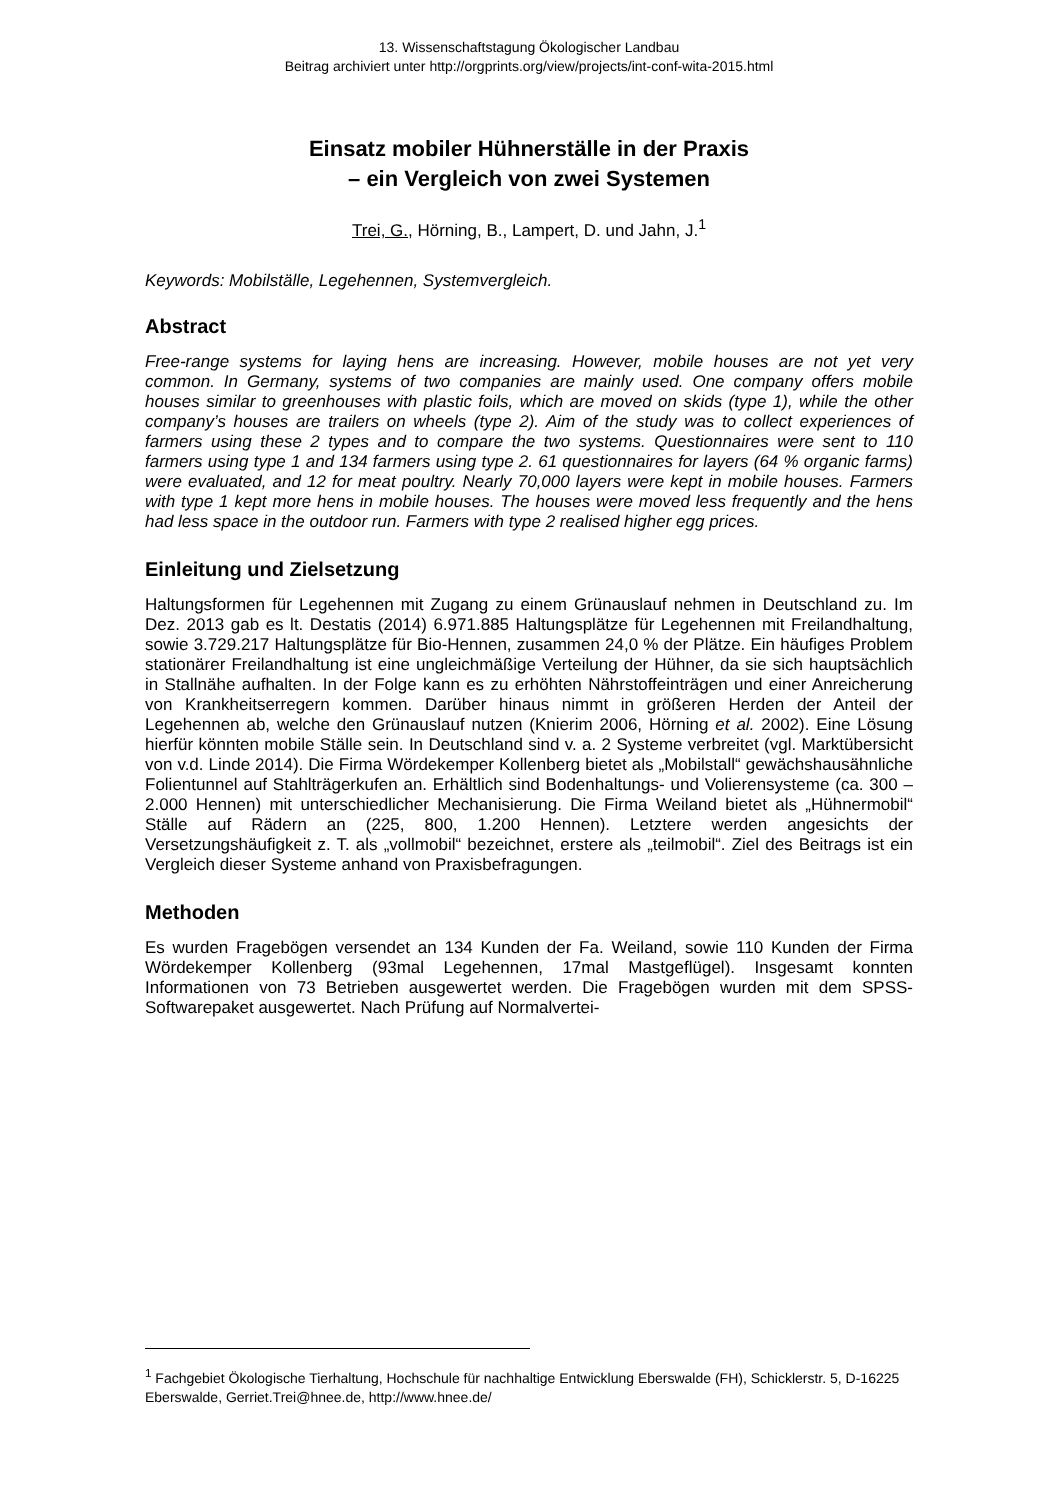13. Wissenschaftstagung Ökologischer Landbau
Beitrag archiviert unter http://orgprints.org/view/projects/int-conf-wita-2015.html
Einsatz mobiler Hühnerställe in der Praxis
– ein Vergleich von zwei Systemen
Trei, G., Hörning, B., Lampert, D. und Jahn, J.<sup>1</sup>
Keywords: Mobilställe, Legehennen, Systemvergleich.
Abstract
Free-range systems for laying hens are increasing. However, mobile houses are not yet very common. In Germany, systems of two companies are mainly used. One company offers mobile houses similar to greenhouses with plastic foils, which are moved on skids (type 1), while the other company’s houses are trailers on wheels (type 2). Aim of the study was to collect experiences of farmers using these 2 types and to compare the two systems. Questionnaires were sent to 110 farmers using type 1 and 134 farmers using type 2. 61 questionnaires for layers (64 % organic farms) were evaluated, and 12 for meat poultry. Nearly 70,000 layers were kept in mobile houses. Farmers with type 1 kept more hens in mobile houses. The houses were moved less frequently and the hens had less space in the outdoor run. Farmers with type 2 realised higher egg prices.
Einleitung und Zielsetzung
Haltungsformen für Legehennen mit Zugang zu einem Grünauslauf nehmen in Deutschland zu. Im Dez. 2013 gab es lt. Destatis (2014) 6.971.885 Haltungsplätze für Legehennen mit Freilandhaltung, sowie 3.729.217 Haltungsplätze für Bio-Hennen, zusammen 24,0 % der Plätze. Ein häufiges Problem stationärer Freilandhaltung ist eine ungleichmäßige Verteilung der Hühner, da sie sich hauptsächlich in Stallnähe aufhalten. In der Folge kann es zu erhöhten Nährstoffeinträgen und einer Anreicherung von Krankheitserregern kommen. Darüber hinaus nimmt in größeren Herden der Anteil der Legehennen ab, welche den Grünauslauf nutzen (Knierim 2006, Hörning et al. 2002). Eine Lösung hierfür könnten mobile Ställe sein. In Deutschland sind v. a. 2 Systeme verbreitet (vgl. Marktübersicht von v.d. Linde 2014). Die Firma Wördekemper Kollenberg bietet als „Mobilstall“ gewächshausähnliche Folientunnel auf Stahlträgerkufen an. Erhältlich sind Bodenhaltungs- und Volierensysteme (ca. 300 – 2.000 Hennen) mit unterschiedlicher Mechanisierung. Die Firma Weiland bietet als „Hühnermobil“ Ställe auf Rädern an (225, 800, 1.200 Hennen). Letztere werden angesichts der Versetzungshäufigkeit z. T. als „vollmobil“ bezeichnet, erstere als „teilmobil“. Ziel des Beitrags ist ein Vergleich dieser Systeme anhand von Praxisbefragungen.
Methoden
Es wurden Fragebögen versendet an 134 Kunden der Fa. Weiland, sowie 110 Kunden der Firma Wördekemper Kollenberg (93mal Legehennen, 17mal Mastgeflügel). Insgesamt konnten Informationen von 73 Betrieben ausgewertet werden. Die Fragebögen wurden mit dem SPSS-Softwarepaket ausgewertet. Nach Prüfung auf Normalvertei-
<sup>1</sup> Fachgebiet Ökologische Tierhaltung, Hochschule für nachhaltige Entwicklung Eberswalde (FH), Schicklerstr. 5, D-16225 Eberswalde, Gerriet.Trei@hnee.de, http://www.hnee.de/